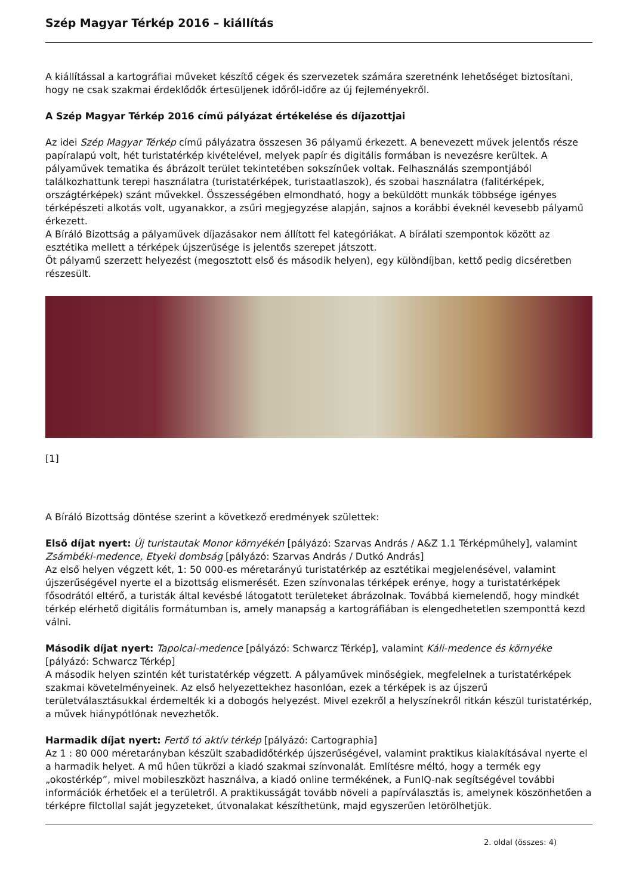Szép Magyar Térkép 2016 – kiállítás
A kiállítással a kartográfiai műveket készítő cégek és szervezetek számára szeretnénk lehetőséget biztosítani, hogy ne csak szakmai érdeklődők értesüljenek időről-időre az új fejleményekről.
A Szép Magyar Térkép 2016 című pályázat értékelése és díjazottjai
Az idei Szép Magyar Térkép című pályázatra összesen 36 pályamű érkezett. A benevezett művek jelentős része papíralapú volt, hét turistatérkép kivételével, melyek papír és digitális formában is nevezésre kerültek. A pályaművek tematika és ábrázolt terület tekintetében sokszínűek voltak. Felhasználás szempontjából találkozhattunk terepi használatra (turistatérképek, turistaatlaszok), és szobai használatra (falitérképek, országtérképek) szánt művekkel. Összességében elmondható, hogy a beküldött munkák többsége igényes térképészeti alkotás volt, ugyanakkor, a zsűri megjegyzése alapján, sajnos a korábbi éveknél kevesebb pályamű érkezett.
A Bíráló Bizottság a pályaművek díjazásakor nem állított fel kategóriákat. A bírálati szempontok között az esztétika mellett a térképek újszerűsége is jelentős szerepet játszott.
Öt pályamű szerzett helyezést (megosztott első és második helyen), egy különdíjban, kettő pedig dicséretben részesült.
[1]
A Bíráló Bizottság döntése szerint a következő eredmények születtek:
Első díjat nyert: Új turistautak Monor környékén [pályázó: Szarvas András / A&Z 1.1 Térképműhely], valamint Zsámbéki-medence, Etyeki dombság [pályázó: Szarvas András / Dutkó András]
Az első helyen végzett két, 1: 50 000-es méretarányú turistatérkép az esztétikai megjelenésével, valamint újszerűségével nyerte el a bizottság elismerését. Ezen színvonalas térképek erénye, hogy a turistatérképek fősodrától eltérő, a turisták által kevésbé látogatott területeket ábrázolnak. Továbbá kiemelendő, hogy mindkét térkép elérhető digitális formátumban is, amely manapság a kartográfiában is elengedhetetlen szemponttá kezd válni.
Második díjat nyert: Tapolcai-medence [pályázó: Schwarcz Térkép], valamint Káli-medence és környéke [pályázó: Schwarcz Térkép]
A második helyen szintén két turistatérkép végzett. A pályaművek minőségiek, megfelelnek a turistatérképek szakmai követelményeinek. Az első helyezettekhez hasonlóan, ezek a térképek is az újszerű területválasztásukkal érdemelték ki a dobogós helyezést. Mivel ezekről a helyszínekről ritkán készül turistatérkép, a művek hiánypótlónak nevezhetők.
Harmadik díjat nyert: Fertő tó aktív térkép [pályázó: Cartographia]
Az 1 : 80 000 méretarányban készült szabadidőtérkép újszerűségével, valamint praktikus kialakításával nyerte el a harmadik helyet. A mű hűen tükrözi a kiadó szakmai színvonalát. Említésre méltó, hogy a termék egy „okostérkép”, mivel mobileszközt használva, a kiadó online termékének, a FunIQ-nak segítségével további információk érhetőek el a területről. A praktikusságát tovább növeli a papírválasztás is, amelynek köszönhetően a térképre filctollal saját jegyzeteket, útvonalakat készíthetünk, majd egyszerűen letörölhetjük.
2. oldal (összes: 4)